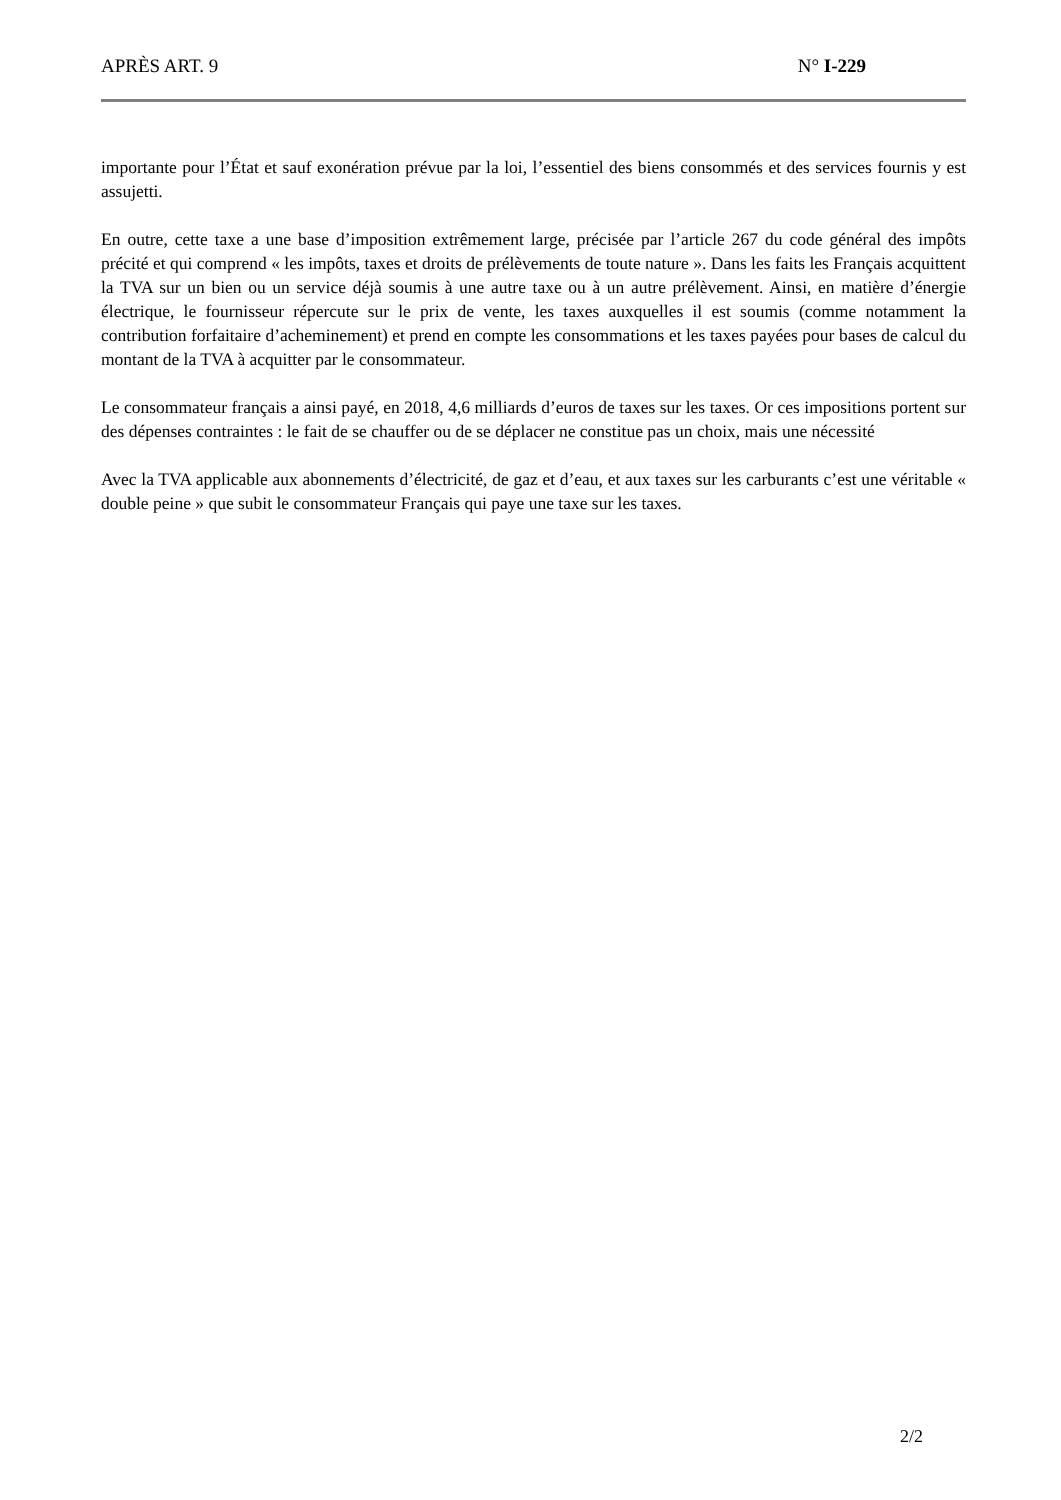APRÈS ART. 9 N° I-229
importante pour l’État et sauf exonération prévue par la loi, l’essentiel des biens consommés et des services fournis y est assujetti.
En outre, cette taxe a une base d’imposition extrêmement large, précisée par l’article 267 du code général des impôts précité et qui comprend « les impôts, taxes et droits de prélèvements de toute nature ». Dans les faits les Français acquittent la TVA sur un bien ou un service déjà soumis à une autre taxe ou à un autre prélèvement. Ainsi, en matière d’énergie électrique, le fournisseur répercute sur le prix de vente, les taxes auxquelles il est soumis (comme notamment la contribution forfaitaire d’acheminement) et prend en compte les consommations et les taxes payées pour bases de calcul du montant de la TVA à acquitter par le consommateur.
Le consommateur français a ainsi payé, en 2018, 4,6 milliards d’euros de taxes sur les taxes. Or ces impositions portent sur des dépenses contraintes : le fait de se chauffer ou de se déplacer ne constitue pas un choix, mais une nécessité
Avec la TVA applicable aux abonnements d’électricité, de gaz et d’eau, et aux taxes sur les carburants c’est une véritable « double peine » que subit le consommateur Français qui paye une taxe sur les taxes.
2/2